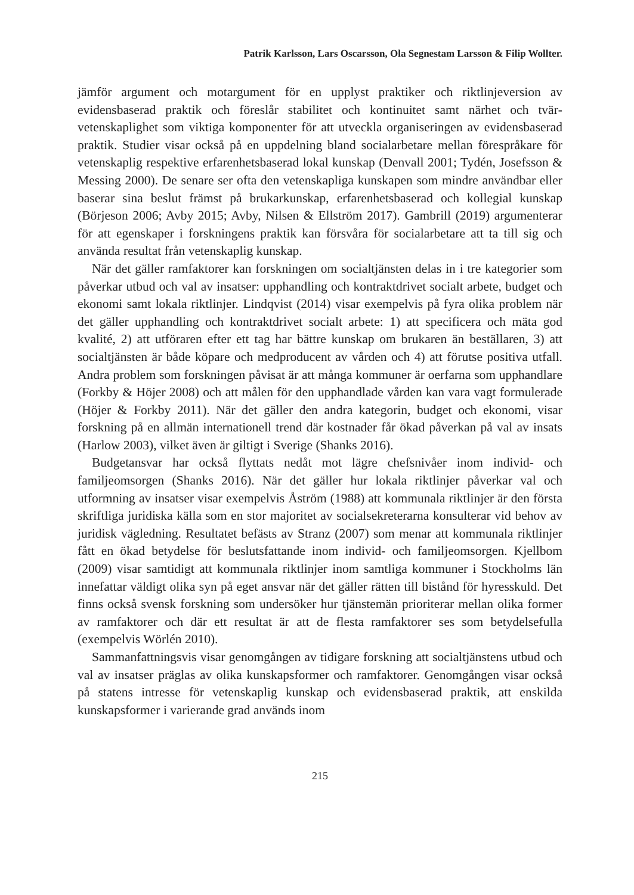Patrik Karlsson, Lars Oscarsson, Ola Segnestam Larsson & Filip Wollter.
jämför argument och motargument för en upplyst praktiker och riktlinjeversion av evidensbaserad praktik och föreslår stabilitet och kontinuitet samt närhet och tvär­vetenskaplighet som viktiga komponenter för att utveckla organiseringen av evidens­baserad praktik. Studier visar också på en uppdelning bland socialarbetare mellan förespråkare för vetenskaplig respektive erfarenhetsbaserad lokal kunskap (Denvall 2001; Tydén, Josefsson & Messing 2000). De senare ser ofta den vetenskapliga kun­skapen som mindre användbar eller baserar sina beslut främst på brukarkunskap, erfarenhetsbaserad och kollegial kunskap (Börjeson 2006; Avby 2015; Avby, Nilsen & Ellström 2017). Gambrill (2019) argumenterar för att egenskaper i forskningens praktik kan försvåra för socialarbetare att ta till sig och använda resultat från veten­skaplig kunskap.
När det gäller ramfaktorer kan forskningen om socialtjänsten delas in i tre katego­rier som påverkar utbud och val av insatser: upphandling och kontraktdrivet socialt arbete, budget och ekonomi samt lokala riktlinjer. Lindqvist (2014) visar exempelvis på fyra olika problem när det gäller upphandling och kontraktdrivet socialt arbete: 1) att specificera och mäta god kvalité, 2) att utföraren efter ett tag har bättre kunskap om brukaren än beställaren, 3) att socialtjänsten är både köpare och medproducent av vården och 4) att förutse positiva utfall. Andra problem som forskningen påvisat är att många kommuner är oerfarna som upphandlare (Forkby & Höjer 2008) och att målen för den upphandlade vården kan vara vagt formulerade (Höjer & Forkby 2011). När det gäller den andra kategorin, budget och ekonomi, visar forskning på en allmän internationell trend där kostnader får ökad påverkan på val av insats (Harlow 2003), vilket även är giltigt i Sverige (Shanks 2016).
Budgetansvar har också flyttats nedåt mot lägre chefsnivåer inom individ- och familjeomsorgen (Shanks 2016). När det gäller hur lokala riktlinjer påverkar val och utformning av insatser visar exempelvis Åström (1988) att kommunala riktlinjer är den första skriftliga juridiska källa som en stor majoritet av socialsekreterarna kon­sulterar vid behov av juridisk vägledning. Resultatet befästs av Stranz (2007) som menar att kommunala riktlinjer fått en ökad betydelse för beslutsfattande inom indi­vid- och familjeomsorgen. Kjellbom (2009) visar samtidigt att kommunala riktlinjer inom samtliga kommuner i Stockholms län innefattar väldigt olika syn på eget ansvar när det gäller rätten till bistånd för hyresskuld. Det finns också svensk forskning som undersöker hur tjänstemän prioriterar mellan olika former av ramfaktorer och där ett resultat är att de flesta ramfaktorer ses som betydelsefulla (exempelvis Wörlén 2010).
Sammanfattningsvis visar genomgången av tidigare forskning att socialtjäns­tens utbud och val av insatser präglas av olika kunskapsformer och ramfaktorer. Genomgången visar också på statens intresse för vetenskaplig kunskap och evi­densbaserad praktik, att enskilda kunskapsformer i varierande grad används inom
215